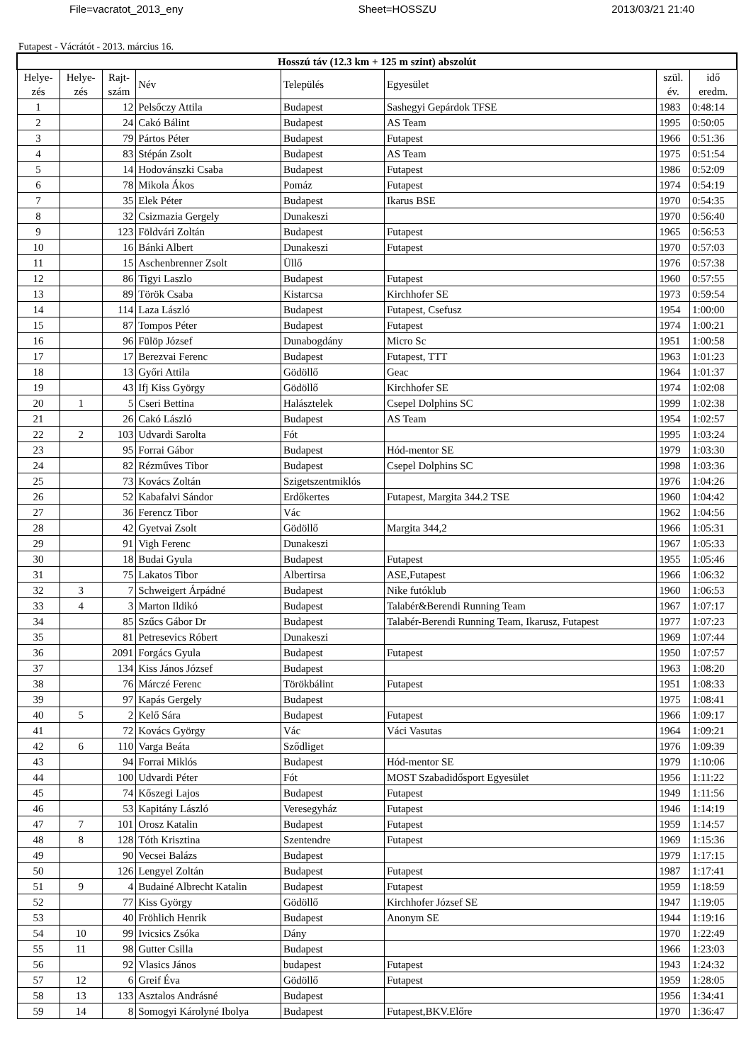File=vacratot_2013_eny Sheet=HOSSZU 2013/03/21 21:40
Futapest - Vácrátót - 2013. március 16.
| Hosszú táv (12.3 km + 125 m szint) abszolút | | | | | | | |
| --- | --- | --- | --- | --- | --- | --- | --- |
| Helye- zés | Helye- zés | Rajt- szám | Név | Település | Egyesület | szül. év. | idő eredm. |
| 1 | | 12 | Pelsőczy Attila | Budapest | Sashegyi Gepárdok TFSE | 1983 | 0:48:14 |
| 2 | | 24 | Cakó Bálint | Budapest | AS Team | 1995 | 0:50:05 |
| 3 | | 79 | Pártos Péter | Budapest | Futapest | 1966 | 0:51:36 |
| 4 | | 83 | Stépán Zsolt | Budapest | AS Team | 1975 | 0:51:54 |
| 5 | | 14 | Hodovánszki Csaba | Budapest | Futapest | 1986 | 0:52:09 |
| 6 | | 78 | Mikola Ákos | Pomáz | Futapest | 1974 | 0:54:19 |
| 7 | | 35 | Elek Péter | Budapest | Ikarus BSE | 1970 | 0:54:35 |
| 8 | | 32 | Csizmazia Gergely | Dunakeszi | | 1970 | 0:56:40 |
| 9 | | 123 | Földvári Zoltán | Budapest | Futapest | 1965 | 0:56:53 |
| 10 | | 16 | Bánki Albert | Dunakeszi | Futapest | 1970 | 0:57:03 |
| 11 | | 15 | Aschenbrenner Zsolt | Üllő | | 1976 | 0:57:38 |
| 12 | | 86 | Tigyi Laszlo | Budapest | Futapest | 1960 | 0:57:55 |
| 13 | | 89 | Török Csaba | Kistarcsa | Kirchhofer SE | 1973 | 0:59:54 |
| 14 | | 114 | Laza László | Budapest | Futapest, Csefusz | 1954 | 1:00:00 |
| 15 | | 87 | Tompos Péter | Budapest | Futapest | 1974 | 1:00:21 |
| 16 | | 96 | Fülöp József | Dunabogdány | Micro Sc | 1951 | 1:00:58 |
| 17 | | 17 | Berezvai Ferenc | Budapest | Futapest, TTT | 1963 | 1:01:23 |
| 18 | | 13 | Győri Attila | Gödöllő | Geac | 1964 | 1:01:37 |
| 19 | | 43 | Ifj Kiss György | Gödöllő | Kirchhofer SE | 1974 | 1:02:08 |
| 20 | 1 | 5 | Cseri Bettina | Halásztelek | Csepel Dolphins SC | 1999 | 1:02:38 |
| 21 | | 26 | Cakó László | Budapest | AS Team | 1954 | 1:02:57 |
| 22 | 2 | 103 | Udvardi Sarolta | Fót | | 1995 | 1:03:24 |
| 23 | | 95 | Forrai Gábor | Budapest | Hód-mentor SE | 1979 | 1:03:30 |
| 24 | | 82 | Rézműves Tibor | Budapest | Csepel Dolphins SC | 1998 | 1:03:36 |
| 25 | | 73 | Kovács Zoltán | Szigetszentmiklós | | 1976 | 1:04:26 |
| 26 | | 52 | Kabafalvi Sándor | Erdőkertes | Futapest, Margita 344.2 TSE | 1960 | 1:04:42 |
| 27 | | 36 | Ferencz Tibor | Vác | | 1962 | 1:04:56 |
| 28 | | 42 | Gyetvai Zsolt | Gödöllő | Margita 344,2 | 1966 | 1:05:31 |
| 29 | | 91 | Vigh Ferenc | Dunakeszi | | 1967 | 1:05:33 |
| 30 | | 18 | Budai Gyula | Budapest | Futapest | 1955 | 1:05:46 |
| 31 | | 75 | Lakatos Tibor | Albertirsa | ASE,Futapest | 1966 | 1:06:32 |
| 32 | 3 | 7 | Schweigert Árpádné | Budapest | Nike futóklub | 1960 | 1:06:53 |
| 33 | 4 | 3 | Marton Ildikó | Budapest | Talabér&Berendi Running Team | 1967 | 1:07:17 |
| 34 | | 85 | Szűcs Gábor Dr | Budapest | Talabér-Berendi Running Team, Ikarusz, Futapest | 1977 | 1:07:23 |
| 35 | | 81 | Petresevics Róbert | Dunakeszi | | 1969 | 1:07:44 |
| 36 | | 2091 | Forgács Gyula | Budapest | Futapest | 1950 | 1:07:57 |
| 37 | | 134 | Kiss János József | Budapest | | 1963 | 1:08:20 |
| 38 | | 76 | Márczé Ferenc | Törökbálint | Futapest | 1951 | 1:08:33 |
| 39 | | 97 | Kapás Gergely | Budapest | | 1975 | 1:08:41 |
| 40 | 5 | 2 | Kelő Sára | Budapest | Futapest | 1966 | 1:09:17 |
| 41 | | 72 | Kovács György | Vác | Váci Vasutas | 1964 | 1:09:21 |
| 42 | 6 | 110 | Varga Beáta | Sződliget | | 1976 | 1:09:39 |
| 43 | | 94 | Forrai Miklós | Budapest | Hód-mentor SE | 1979 | 1:10:06 |
| 44 | | 100 | Udvardi Péter | Fót | MOST Szabadidősport Egyesület | 1956 | 1:11:22 |
| 45 | | 74 | Kőszegi Lajos | Budapest | Futapest | 1949 | 1:11:56 |
| 46 | | 53 | Kapitány László | Veresegyház | Futapest | 1946 | 1:14:19 |
| 47 | 7 | 101 | Orosz Katalin | Budapest | Futapest | 1959 | 1:14:57 |
| 48 | 8 | 128 | Tóth Krisztina | Szentendre | Futapest | 1969 | 1:15:36 |
| 49 | | 90 | Vecsei Balázs | Budapest | | 1979 | 1:17:15 |
| 50 | | 126 | Lengyel Zoltán | Budapest | Futapest | 1987 | 1:17:41 |
| 51 | 9 | 4 | Budainé Albrecht Katalin | Budapest | Futapest | 1959 | 1:18:59 |
| 52 | | 77 | Kiss György | Gödöllő | Kirchhofer József SE | 1947 | 1:19:05 |
| 53 | | 40 | Fröhlich Henrik | Budapest | Anonym SE | 1944 | 1:19:16 |
| 54 | 10 | 99 | Ivicsics Zsóka | Dány | | 1970 | 1:22:49 |
| 55 | 11 | 98 | Gutter Csilla | Budapest | | 1966 | 1:23:03 |
| 56 | | 92 | Vlasics János | budapest | Futapest | 1943 | 1:24:32 |
| 57 | 12 | 6 | Greif Éva | Gödöllő | Futapest | 1959 | 1:28:05 |
| 58 | 13 | 133 | Asztalos Andrásné | Budapest | | 1956 | 1:34:41 |
| 59 | 14 | 8 | Somogyi Károlyné Ibolya | Budapest | Futapest,BKV.Előre | 1970 | 1:36:47 |